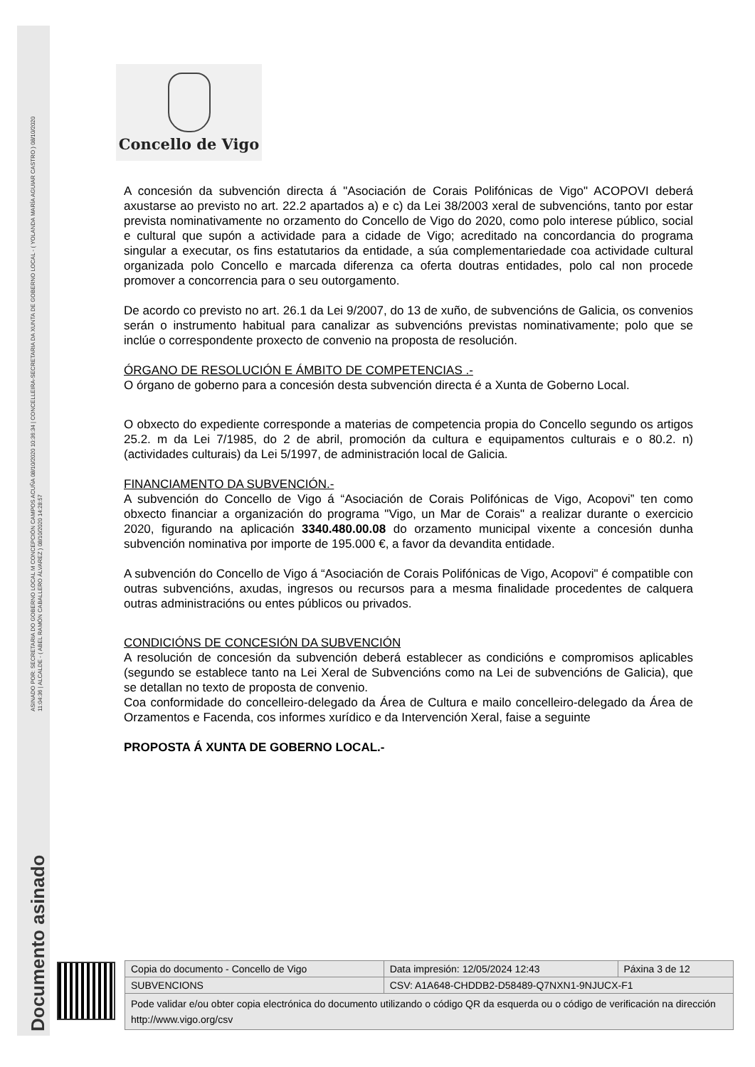ASINADO POR: SECRETARIA DO GOBERNO LOCAL M CONCEPCIÓN CAMPOS ACUÑA 08/10/2020 10:36:34 | CONCELLEIRA-SECRETARIA DA XUNTA DE GOBERNO LOCAL - ( YOLANDA MARÍA AGUIAR CASTRO ) 08/10/2020
11:04:36 | ALCALDE - ( ABEL RAMÓN CABALLERO ÁLVAREZ ) 08/10/2020 14:28:57
Documento asinado
Concello de Vigo
A concesión da subvención directa á "Asociación de Corais Polifónicas de Vigo" ACOPOVI deberá axustarse ao previsto no art. 22.2 apartados a) e c) da Lei 38/2003 xeral de subvencións, tanto por estar prevista nominativamente no orzamento do Concello de Vigo do 2020, como polo interese público, social e cultural que supón a actividade para a cidade de Vigo; acreditado na concordancia do programa singular a executar, os fins estatutarios da entidade, a súa complementariedade coa actividade cultural organizada polo Concello e marcada diferenza ca oferta doutras entidades, polo cal non procede promover a concorrencia para o seu outorgamento.
De acordo co previsto no art. 26.1 da Lei 9/2007, do 13 de xuño, de subvencións de Galicia, os convenios serán o instrumento habitual para canalizar as subvencións previstas nominativamente; polo que se inclúe o correspondente proxecto de convenio na proposta de resolución.
ÓRGANO DE RESOLUCIÓN E ÁMBITO DE COMPETENCIAS .-
O órgano de goberno para a concesión desta subvención directa é a Xunta de Goberno Local.
O obxecto do expediente corresponde a materias de competencia propia do Concello segundo os artigos 25.2. m da Lei 7/1985, do 2 de abril, promoción da cultura e equipamentos culturais e o 80.2. n) (actividades culturais) da Lei 5/1997, de administración local de Galicia.
FINANCIAMENTO DA SUBVENCIÓN.-
A subvención do Concello de Vigo á “Asociación de Corais Polifónicas de Vigo, Acopovi” ten como obxecto financiar a organización do programa "Vigo, un Mar de Corais" a realizar durante o exercicio 2020, figurando na aplicación 3340.480.00.08 do orzamento municipal vixente a concesión dunha subvención nominativa por importe de 195.000 €, a favor da devandita entidade.
A subvención do Concello de Vigo á “Asociación de Corais Polifónicas de Vigo, Acopovi" é compatible con outras subvencións, axudas, ingresos ou recursos para a mesma finalidade procedentes de calquera outras administracións ou entes públicos ou privados.
CONDICIÓNS DE CONCESIÓN DA SUBVENCIÓN
A resolución de concesión da subvención deberá establecer as condicións e compromisos aplicables (segundo se establece tanto na Lei Xeral de Subvencións como na Lei de subvencións de Galicia), que se detallan no texto de proposta de convenio.
Coa conformidade do concelleiro-delegado da Área de Cultura e mailo concelleiro-delegado da Área de Orzamentos e Facenda, cos informes xurídico e da Intervención Xeral, faise a seguinte
PROPOSTA Á XUNTA DE GOBERNO LOCAL.-
| Copia do documento - Concello de Vigo | Data impresión: 12/05/2024 12:43 | Páxina 3 de 12 |
| SUBVENCIONS | CSV: A1A648-CHDDB2-D58489-Q7NXN1-9NJUCX-F1 | |
| Pode validar e/ou obter copia electrónica do documento utilizando o código QR da esquerda ou o código de verificación na dirección http://www.vigo.org/csv | | |